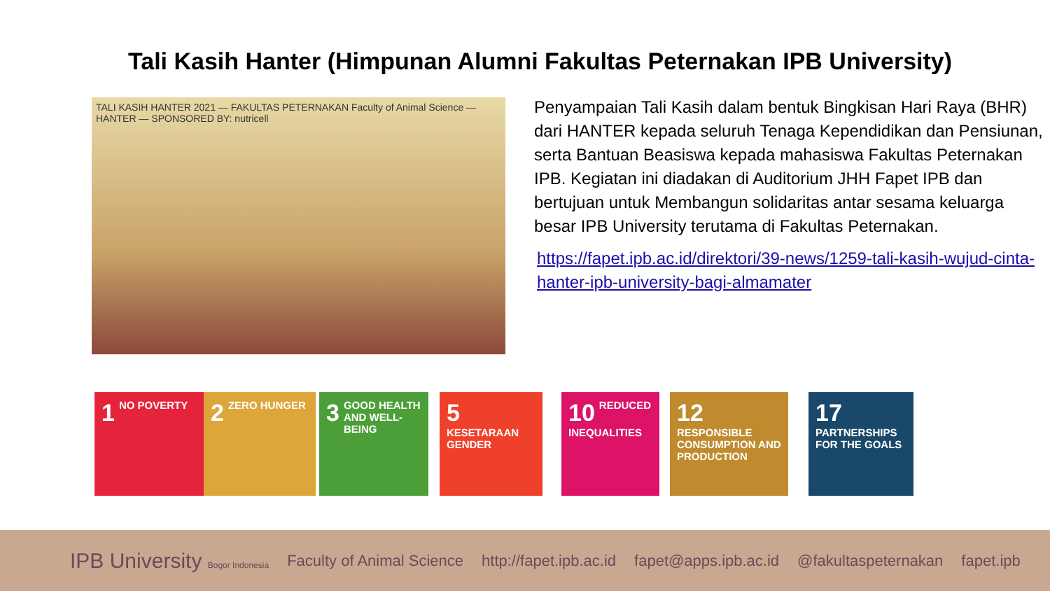Tali Kasih Hanter (Himpunan Alumni Fakultas Peternakan IPB University)
TALI KASIH HANTER 2021 — FAKULTAS PETERNAKAN Faculty of Animal Science — HANTER — SPONSORED BY: nutricell
Penyampaian Tali Kasih dalam bentuk Bingkisan Hari Raya (BHR) dari HANTER kepada seluruh Tenaga Kependidikan dan Pensiunan, serta Bantuan Beasiswa kepada mahasiswa Fakultas Peternakan IPB. Kegiatan ini diadakan di Auditorium JHH Fapet IPB dan bertujuan untuk Membangun solidaritas antar sesama keluarga besar IPB University terutama di Fakultas Peternakan.
https://fapet.ipb.ac.id/direktori/39-news/1259-tali-kasih-wujud-cinta-hanter-ipb-university-bagi-almamater
1 NO POVERTY 2 ZERO HUNGER
3 GOOD HEALTH AND WELL-BEING
5 KESETARAAN GENDER
10 REDUCED INEQUALITIES
12 RESPONSIBLE CONSUMPTION AND PRODUCTION
17 PARTNERSHIPS FOR THE GOALS
IPB University Bogor Indonesia Faculty of Animal Science http://fapet.ipb.ac.id fapet@apps.ipb.ac.id @fakultaspeternakan fapet.ipb